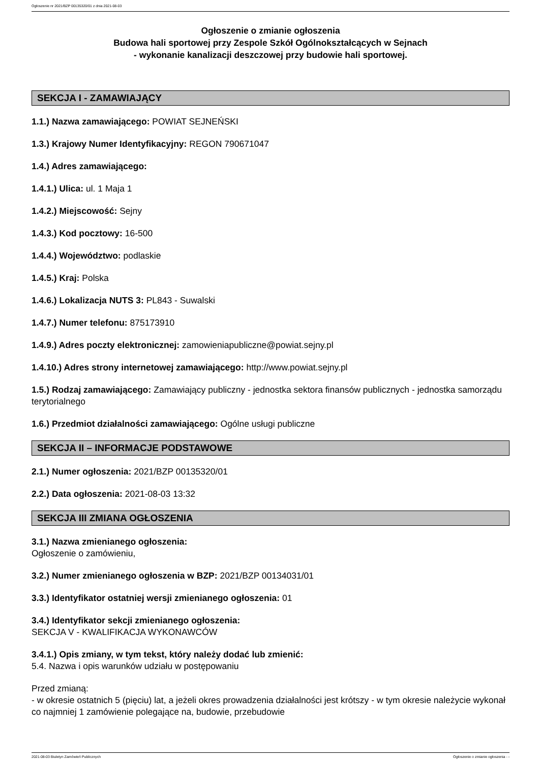Ogłoszenie nr 2021/BZP 00135320/01 z dnia 2021-08-03
Ogłoszenie o zmianie ogłoszenia
Budowa hali sportowej przy Zespole Szkół Ogólnokształcących w Sejnach
- wykonanie kanalizacji deszczowej przy budowie hali sportowej.
SEKCJA I - ZAMAWIAJĄCY
1.1.) Nazwa zamawiającego: POWIAT SEJNEŃSKI
1.3.) Krajowy Numer Identyfikacyjny: REGON 790671047
1.4.) Adres zamawiającego:
1.4.1.) Ulica: ul. 1 Maja 1
1.4.2.) Miejscowość: Sejny
1.4.3.) Kod pocztowy: 16-500
1.4.4.) Województwo: podlaskie
1.4.5.) Kraj: Polska
1.4.6.) Lokalizacja NUTS 3: PL843 - Suwalski
1.4.7.) Numer telefonu: 875173910
1.4.9.) Adres poczty elektronicznej: zamowieniapubliczne@powiat.sejny.pl
1.4.10.) Adres strony internetowej zamawiającego: http://www.powiat.sejny.pl
1.5.) Rodzaj zamawiającego: Zamawiający publiczny - jednostka sektora finansów publicznych - jednostka samorządu terytorialnego
1.6.) Przedmiot działalności zamawiającego: Ogólne usługi publiczne
SEKCJA II – INFORMACJE PODSTAWOWE
2.1.) Numer ogłoszenia: 2021/BZP 00135320/01
2.2.) Data ogłoszenia: 2021-08-03 13:32
SEKCJA III ZMIANA OGŁOSZENIA
3.1.) Nazwa zmienianego ogłoszenia:
Ogłoszenie o zamówieniu,
3.2.) Numer zmienianego ogłoszenia w BZP: 2021/BZP 00134031/01
3.3.) Identyfikator ostatniej wersji zmienianego ogłoszenia: 01
3.4.) Identyfikator sekcji zmienianego ogłoszenia:
SEKCJA V - KWALIFIKACJA WYKONAWCÓW
3.4.1.) Opis zmiany, w tym tekst, który należy dodać lub zmienić:
5.4. Nazwa i opis warunków udziału w postępowaniu
Przed zmianą:
- w okresie ostatnich 5 (pięciu) lat, a jeżeli okres prowadzenia działalności jest krótszy - w tym okresie należycie wykonał co najmniej 1 zamówienie polegające na, budowie, przebudowie
2021-08-03 Biuletyn Zamówień Publicznych Ogłoszenie o zmianie ogłoszenia - -